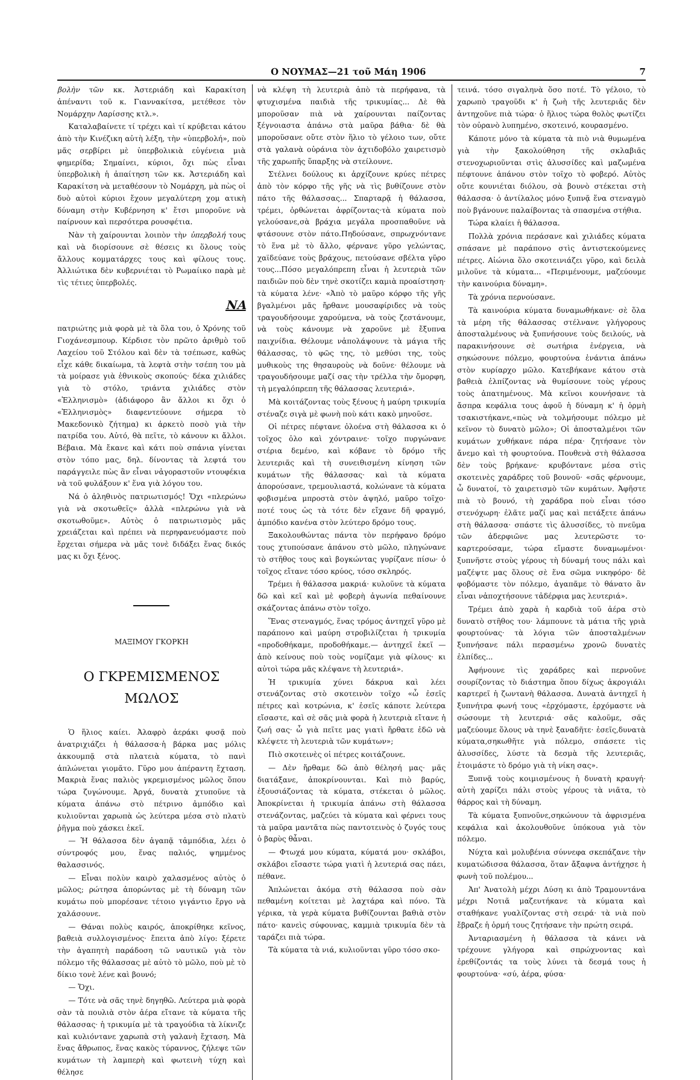Ο ΝΟΥΜΑΣ—21 τοῦ Μάη 1906 7
βολὴν τῶν κκ. Ἀστεριάδη καὶ Καρακίτση ἀπέναντι τοῦ κ. Γιαννακίτσα, μετέθεσε τὸν Νομάρχην Λαρίσσης κτλ.».
Καταλαβαίνετε τί τρέχει καὶ τί κρύβεται κάτου ἀπὸ τὴν Κινέζικη αὐτὴ λέξη, τὴν «ὑπερβολή», ποὺ μᾶς σερβίρει μὲ ὑπερβολικιὰ εὐγένεια μιὰ φημερίδα; Σημαίνει, κύριοι, ὄχι πὼς εἶναι ὑπερβολικὴ ἡ ἀπαίτηση τῶν κκ. Ἀστεριάδη καὶ Καρακίτση νὰ μεταθέσουν τὸ Νομάρχη, μὰ πὼς οἱ δυὸ αὐτοὶ κύριοι ἔχουν μεγαλύτερη χομ ατικὴ δύναμη στὴν Κυβέρνηση κ' ἔτσι μποροῦνε νὰ παίρνουν καὶ περσότερα ρουσφέτια.
Νὰν τὴ χαίρουνται λοιπὸν τὴν ὑπερβολή τους καὶ νὰ διορίσουνε σὲ θέσεις κι ὅλους τοὺς ἄλλους κομματάρχες τους καὶ φίλους τους. Ἀλλιώτικα δὲν κυβερνιέται τὸ Ρωμαίικο παρὰ μὲ τὶς τέτιες ὑπερβολές.
ΝΑ
πατριώτης μιὰ φορὰ μὲ τὰ ὅλα του, ὁ Χρόνης τοῦ Γιοχάνεσμπουρ. Κέρδισε τὸν πρῶτο ἀριθμὸ τοῦ Λαχείου τοῦ Στόλου καὶ δὲν τὰ τσέπωσε, καθὼς εἶχε κάθε δικαίωμα, τὰ λεφτὰ στὴν τσέπη του μὰ τὰ μοίρασε γιὰ ἐθνικοὺς σκοπούς· δέκα χιλιάδες γιὰ τὸ στόλο, τριάντα χιλιάδες στὸν «Ἑλληνισμὸ» (ἀδιάφορο ἂν ἄλλοι κι ὄχι ὁ «Ἑλληνισμὸς» διαφεντεύουνε σήμερα τὸ Μακεδονικὸ ζήτημα) κι ἀρκετὸ ποσὸ γιὰ τὴν πατρίδα του. Αὐτό, θὰ πεῖτε, τὸ κάνουν κι ἄλλοι. Βέβαια. Μὰ ἔκανε καὶ κάτι ποὺ σπάνια γίνεται στὸν τόπο μας, δηλ. δίνοντας τὰ λεφτά του παράγγειλε πὼς ἂν εἶναι νἀγοραστοῦν ντουφέκια νὰ τοῦ φυλάξουν κ' ἕνα γιὰ λόγου του.
Νά ὁ ἀληθινὸς πατριωτισμός! Ὄχι «πλερώνω γιὰ νὰ σκοτωθεῖς» ἀλλὰ «πλερώνω γιὰ νὰ σκοτωθοῦμε». Αὐτὸς ὁ πατριωτισμὸς μᾶς χρειάζεται καὶ πρέπει νὰ περηφανευόμαστε ποὺ ἔρχεται σήμερα νὰ μᾶς τονὲ διδάξει ἕνας δικός μας κι ὄχι ξένος.
ΜΑΞΙΜΟΥ ΓΚΟΡΚΗ
Ο ΓΚΡΕΜΙΣΜΕΝΟΣ ΜΩΛΟΣ
Ὁ ἥλιος καίει. Ἀλαφρὸ ἀεράκι φυσᾷ ποὺ ἀνατριχιάζει ἡ θάλασσα·ἡ βάρκα μας μόλις ἀκκουμπᾷ στὰ πλατειὰ κύματα, τὸ πανὶ ἁπλώνεται γιομᾶτο. Γῦρο μου ἀπέραντη ἔχταση. Μακριὰ ἕνας παλιὸς γκρεμισμένος μῶλος ὅπου τώρα ζυγώνουμε. Ἀργά, δυνατὰ χτυποῦνε τὰ κύματα ἀπάνω στὸ πέτρινο ἀμπόδιο καὶ κυλιοῦνται χαρωπὰ ὡς λεύτερα μέσα στὸ πλατὺ ῥῆγμα ποὺ χάσκει ἐκεῖ.
— Ἡ θάλασσα δὲν ἀγαπᾷ τἀμπόδια, λέει ὁ σύντροφός μου, ἕνας παλιός, ψημμένος θαλασσινός.
— Εἶναι πολὺν καιρὸ χαλασμένος αὐτὸς ὁ μῶλος; ρώτησα ἀπορώντας μὲ τὴ δύναμη τῶν κυμάτω ποὺ μπορέσανε τέτοιο γιγάντιο ἔργο νὰ χαλάσουνε.
— Θάναι πολὺς καιρός, ἀποκρίθηκε κεῖνος, βαθειὰ συλλογισμένος· ἔπειτα ἀπὸ λίγο: ξέρετε τὴν ἀγαπητὴ παράδοση τῶ ναυτικῶ γιὰ τὸν πόλεμο τῆς θάλασσας μὲ αὐτὸ τὸ μῶλο, ποὺ μὲ τὸ δίκιο τονὲ λένε καὶ βουνό;
— Ὄχι.
— Τότε νὰ σᾶς τηνὲ δηγηθῶ. Λεύτερα μιὰ φορὰ σὰν τὰ πουλιὰ στὸν ἀέρα εἴτανε τὰ κύματα τῆς θάλασσας· ἡ τρικυμία μὲ τὰ τραγούδια τὰ λίκνιζε καὶ κυλιόντανε χαρωπὰ στὴ γαλανὴ ἔχταση. Μὰ ἕνας ἄθρωπος, ἕνας κακὸς τύραννος, ζήλεψε τῶν κυμάτων τὴ λαμπερὴ καὶ φωτεινὴ τύχη καὶ θέλησε
νὰ κλέψη τὴ λευτεριὰ ἀπὸ τὰ περήφανα, τὰ φτυχισμένα παιδιὰ τῆς τρικυμίας... Δὲ θὰ μποροῦσαν πιὰ νὰ χαίρουνται παίζοντας ξέγνοιαστα ἀπάνω στὰ μαῦρα βάθια· δὲ θὰ μποροῦσανε οὔτε στὸν ἥλιο τὸ γέλοιο των, οὔτε στὰ γαλανὰ οὐράνια τὸν ἀχτιδοβόλο χαιρετισμὸ τῆς χαρωπῆς ὕπαρξης νὰ στείλουνε.
Στέλνει δούλους κι ἀρχίζουνε κρύες πέτρες ἀπὸ τὸν κόρφο τῆς γῆς νὰ τὶς βυθίζουνε στὸν πάτο τῆς θάλασσας... Σπαρταρᾷ ἡ θάλασσα, τρέμει, ὀρθώνεται ἀφρίζοντας·τὰ κύματα ποὺ γελούσανε,σὰ βράχια μεγάλα προσπαθοῦνε νὰ φτάσουνε στὸν πάτο.Πηδούσανε, σπρωχνόντανε τὸ ἕνα μὲ τὸ ἄλλο, φέρνανε γῦρο γελώντας, χαϊδεύανε τοὺς βράχους, πετούσανε σβέλτα γῦρο τους...Πόσο μεγαλόπρεπη εἶναι ἡ λευτεριὰ τῶν παιδιῶν ποὺ δὲν τηνὲ σκοτίζει καμιὰ προαίστηση· τὰ κύματα λένε· «Ἀπὸ τὸ μαῦρο κόρφο τῆς γῆς βγαλμένοι μᾶς ἤρθανε μουσαφίριδες νὰ τοὺς τραγουδήσουμε χαρούμενα, νὰ τοὺς ζεστάνουμε, νὰ τοὺς κάνουμε νὰ χαροῦνε μὲ ἔξυπνα παιχνίδια. Θέλουμε νἀπολάψουνε τὰ μάγια τῆς θάλασσας, τὸ φῶς της, τὸ μεθύσι της, τοὺς μυθικοὺς της θησαυροὺς νὰ δοῦνε· θέλουμε νὰ τραγουδήσουμε μαζί σας τὴν τρέλλα τὴν ὄμορφη, τὴ μεγαλόπρεπη τῆς θάλασσας λευτεριά».
Μὰ κοιτάζοντας τοὺς ξένους ἡ μαύρη τρικυμία στέναζε σιγὰ μὲ φωνὴ ποὺ κάτι κακὸ μηνοῦσε.
Οἱ πέτρες πέφτανε ὁλοένα στὴ θάλασσα κι ὁ τοῖχος ὁλο καὶ χόντραινε· τοῖχο πυργώνανε στέρια δεμένο, καὶ κόβανε τὸ δρόμο τῆς λευτεριᾶς καὶ τὴ συνειθισμένη κίνηση τῶν κυμάτων τῆς θάλασσας· καὶ τὰ κύματα ἀπορούσανε, τρεμουλιαστά, κολώνανε τὰ κύματα φοβισμένα μπροστὰ στὸν ἀψηλό, μαῦρο τοῖχο· ποτέ τους ὡς τὰ τότε δὲν εἴχανε δῆ φραγμό, ἀμπόδιο κανένα στὸν λεύτερο δρόμο τους.
Ξακολουθώντας πάντα τὸν περήφανο δρόμο τους χτυπούσανε ἀπάνου στὸ μῶλο, πληγώνανε τὸ στῆθος τους καὶ βογκώντας γυρίζανε πίσω· ὁ τοῖχος εἴτανε τόσο κρύος, τόσο σκληρός.
Τρέμει ἡ θάλασσα μακριά· κυλοῦνε τὰ κύματα δῶ καὶ κεῖ καὶ μὲ φοβερὴ ἀγωνία πεθαίνουνε σκάζοντας ἀπάνω στὸν τοῖχο.
Ἕνας στεναγμός, ἕνας τρόμος ἀντηχεῖ γῦρο μὲ παράπονο καὶ μαύρη στροβιλίζεται ἡ τρικυμία «προδοθήκαμε, προδοθήκαμε.— ἀντηχεῖ ἐκεῖ —ἀπὸ κείνους ποὺ τοὺς νομίζαμε γιὰ φίλους· κι αὐτοὶ τώρα μᾶς κλέψανε τὴ λευτεριά».
Ἡ τρικυμία χύνει δάκρυα καὶ λέει στενάζοντας στὸ σκοτεινὸν τοῖχο «ὦ ἐσεῖς πέτρες καὶ κοτρώνια, κ' ἐσεῖς κάποτε λεύτερα εἴσαστε, καὶ σὲ σᾶς μιὰ φορὰ ἡ λευτεριὰ εἴτανε ἡ ζωή σας· ὦ γιὰ πεῖτε μας γιατὶ ἤρθατε ἐδῶ νὰ κλέψετε τὴ λευτεριὰ τῶν κυμάτων»;
Πιὸ σκοτεινὲς οἱ πέτρες κοιτάζουνε.
— Δὲν ἤρθαμε δῶ ἀπὸ θέλησή μας· μᾶς διατάξανε, ἀποκρίνουνται. Καὶ πιὸ βαρύς, ἐξουσιάζοντας τὰ κύματα, στέκεται ὁ μῶλος. Ἀποκρίνεται ἡ τρικυμία ἀπάνω στὴ θάλασσα στενάζοντας, μαζεύει τὰ κύματα καὶ φέρνει τους τὰ μαῦρα μαντᾶτα πὼς παντοτεινὸς ὁ ζυγός τους ὁ βαρὺς θἆναι.
— Φτωχά μου κύματα, κύματά μου· σκλάβοι, σκλάβοι εἴσαστε τώρα γιατὶ ἡ λευτεριά σας πάει, πέθανε.
Ἁπλώνεται ἀκόμα στὴ θάλασσα ποὺ σὰν πεθαμένη κοίτεται μὲ λαχτάρα καὶ πόνο. Τὰ γέρικα, τὰ γερὰ κύματα βυθίζουνται βαθιὰ στὸν πάτο· κανεὶς σύφουνας, καμμιὰ τρικυμία δὲν τὰ ταράζει πιὰ τώρα.
Τὰ κύματα τὰ νιά, κυλιοῦνται γῦρο τόσο σκο-
τεινά. τόσο σιγαληνὰ ὅσο ποτέ. Τὸ γέλοιο, τὸ χαρωπὸ τραγοῦδι κ' ἡ ζωὴ τῆς λευτεριᾶς δὲν ἀντηχοῦνε πιὰ τώρα· ὁ ἥλιος τώρα θολὸς φωτίζει τὸν οὐρανὸ λυπημένο, σκοτεινό, κουρασμένο.
Κάποτε μόνο τὰ κύματα τὰ πιὸ νιὰ θυμωμένα γιὰ τὴν ξακολούθηση τῆς σκλαβιᾶς στενοχωριοῦνται στὶς ἁλυσσίδες καὶ μαζωμένα πέφτουνε ἀπάνου στὸν τοῖχο τὸ φοβερό. Αὐτὸς οὔτε κουνιέται διόλου, σὰ βουνὸ στέκεται στὴ θάλασσα· ὁ ἀντίλαλος μόνο ξυπνᾷ ἕνα στεναγμὸ ποὺ βγάνουνε παλαίβοντας τὰ σπασμένα στήθια.
Τώρα κλαίει ἡ θάλασσα.
Πολλὰ χρόνια περάσανε καὶ χιλιάδες κύματα σπάσανε μὲ παράπονο στὶς ἀντιστεκούμενες πέτρες. Αἰώνια ὅλο σκοτεινιάζει γῦρο, καὶ δειλὰ μιλοῦνε τὰ κύματα... «Περιμένουμε, μαζεύουμε τὴν καινούρια δύναμη».
Τὰ χρόνια περνούσανε.
Τὰ καινούρια κύματα δυναμωθήκανε· σὲ ὅλα τὰ μέρη τῆς θάλασσας στέλνανε γλήγορους ἀποσταλμένους νὰ ξυπνήσουνε τοὺς δειλούς, νὰ παρακινήσουνε σὲ σωτήρια ἐνέργεια, νὰ σηκώσουνε πόλεμο, φουρτούνα ἐνάντια ἀπάνω στὸν κυρίαρχο μῶλο. Κατεβήκανε κάτου στὰ βαθειὰ ἐλπίζοντας νὰ θυμίσουνε τοὺς γέρους τοὺς ἀπατημένους. Μὰ κεῖνοι κουνήσανε τὰ ἄσπρα κεφάλια τους ἀφοῦ ἡ δύναμη κ' ἡ ὁρμὴ τσακιστήκανε,«πὼς νὰ τολμήσουμε πόλεμο μὲ κεῖνον τὸ δυνατὸ μῶλο»; Οἱ ἀποσταλμένοι τῶν κυμάτων χυθήκανε πάρα πέρα· ζητήσανε τὸν ἄνεμο καὶ τὴ φουρτούνα. Πουθενὰ στὴ θάλασσα δὲν τοὺς βρήκανε· κρυβόντανε μέσα στὶς σκοτεινὲς χαράδρες τοῦ βουνοῦ· «σᾶς φέρνουμε, ὦ δυνατοί, τὸ χαιρετισμὸ τῶν κυμάτων. Ἀφῆστε πιὰ τὸ βουνό, τὴ χαράδρα ποὺ εἶναι τόσο στενόχωρη· ἐλᾶτε μαζί μας καὶ πετάξετε ἀπάνω στὴ θάλασσα· σπάστε τὶς ἁλυσσίδες, τὸ πνεῦμα τῶν ἀδερφιῶνε μας λευτερῶστε το· καρτερούσαμε, τώρα εἴμαστε δυναμωμένοι· ξυπνῆστε στοὺς γέρους τὴ δύναμή τους πάλι καὶ μαζέψτε μας ὅλους σὲ ἕνα σῶμα νικηφόρο· δὲ φοβόμαστε τὸν πόλεμο, ἀγαπᾶμε τὸ θάνατο ἂν εἶναι νἀποχτήσουνε τἀδέρφια μας λευτεριά».
Τρέμει ἀπὸ χαρὰ ἡ καρδιὰ τοῦ ἀέρα στὸ δυνατὸ στῆθος του· λάμπουνε τὰ μάτια τῆς γριὰ φουρτούνας· τὰ λόγια τῶν ἀποσταλμένων ξυπνήσανε πάλι περασμένω χρονῶ δυνατὲς ἐλπίδες...
Ἀφήνουνε τὶς χαράδρες καὶ περνοῦνε σουρίζοντας τὸ διάστημα ὅπου δίχως ἀκρογιάλι καρτερεῖ ἡ ζωντανὴ θάλασσα. Δυνατὰ ἀντηχεῖ ἡ ξυπνήτρα φωνή τους «ἐρχόμαστε, ἐρχόμαστε νὰ σώσουμε τὴ λευτεριά· σᾶς καλοῦμε, σᾶς μαζεύουμε ὅλους νὰ τηνὲ ξαναδῆτε· ἐσεῖς,δυνατὰ κύματα,σηκωθῆτε γιὰ πόλεμο, σπάσετε τὶς ἁλυσσίδες, λύστε τὰ δεσμὰ τῆς λευτεριᾶς, ἑτοιμάστε τὸ δρόμο γιὰ τὴ νίκη σας».
Ξυπνᾷ τοὺς κοιμισμένους ἡ δυνατὴ κραυγή· αὐτὴ χαρίζει πάλι στοὺς γέρους τὰ νιᾶτα, τὸ θάρρος καὶ τὴ δύναμη.
Τὰ κύματα ξυπνοῦνε,σηκώνουν τὰ ἀφρισμένα κεφάλια καὶ ἀκολουθοῦνε ὑπόκουα γιὰ τὸν πόλεμο.
Νύχτα καὶ μολυβένια σύννεφα σκεπάζανε τὴν κυματώδισσα θάλασσα, ὅταν ἄξαφνα ἀντήχησε ἡ φωνὴ τοῦ πολέμου...
Ἀπ' Ἀνατολὴ μέχρι Δύση κι ἀπὸ Τραμουντάνα μέχρι Νοτιᾶ μαζευτήκανε τὰ κύματα καὶ σταθήκανε γυαλίζοντας στὴ σειρά· τὰ νιὰ ποὺ ἔβραζε ἡ ὁρμή τους ζητήσανε τὴν πρώτη σειρά.
Ἀνταριασμένη ἡ θάλασσα τὰ κάνει νὰ τρέχουνε γλήγορα καὶ σπρώχνοντας καὶ ἐρεθίζοντάς τα τοὺς λύνει τὰ δεσμά τους ἡ φουρτούνα· «σύ, ἀέρα, φύσα·